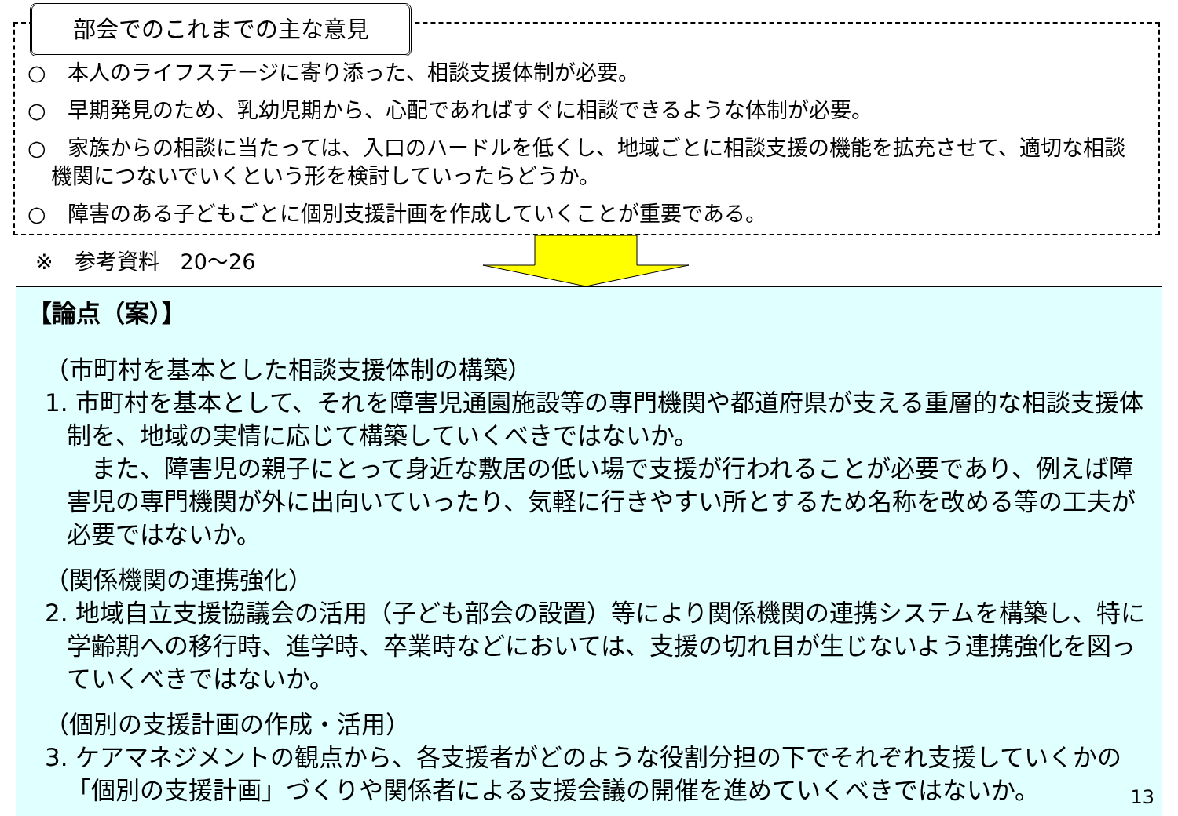部会でのこれまでの主な意見
○　本人のライフステージに寄り添った、相談支援体制が必要。
○　早期発見のため、乳幼児期から、心配であればすぐに相談できるような体制が必要。
○　家族からの相談に当たっては、入口のハードルを低くし、地域ごとに相談支援の機能を拡充させて、適切な相談機関につないでいくという形を検討していったらどうか。
○　障害のある子どもごとに個別支援計画を作成していくことが重要である。
※　参考資料　20～26
【論点（案）】
（市町村を基本とした相談支援体制の構築）
1. 市町村を基本として、それを障害児通園施設等の専門機関や都道府県が支える重層的な相談支援体制を、地域の実情に応じて構築していくべきではないか。
　また、障害児の親子にとって身近な敷居の低い場で支援が行われることが必要であり、例えば障害児の専門機関が外に出向いていったり、気軽に行きやすい所とするため名称を改める等の工夫が必要ではないか。
（関係機関の連携強化）
2. 地域自立支援協議会の活用（子ども部会の設置）等により関係機関の連携システムを構築し、特に学齢期への移行時、進学時、卒業時などにおいては、支援の切れ目が生じないよう連携強化を図っていくべきではないか。
（個別の支援計画の作成・活用）
3. ケアマネジメントの観点から、各支援者がどのような役割分担の下でそれぞれ支援していくかの「個別の支援計画」づくりや関係者による支援会議の開催を進めていくべきではないか。
13